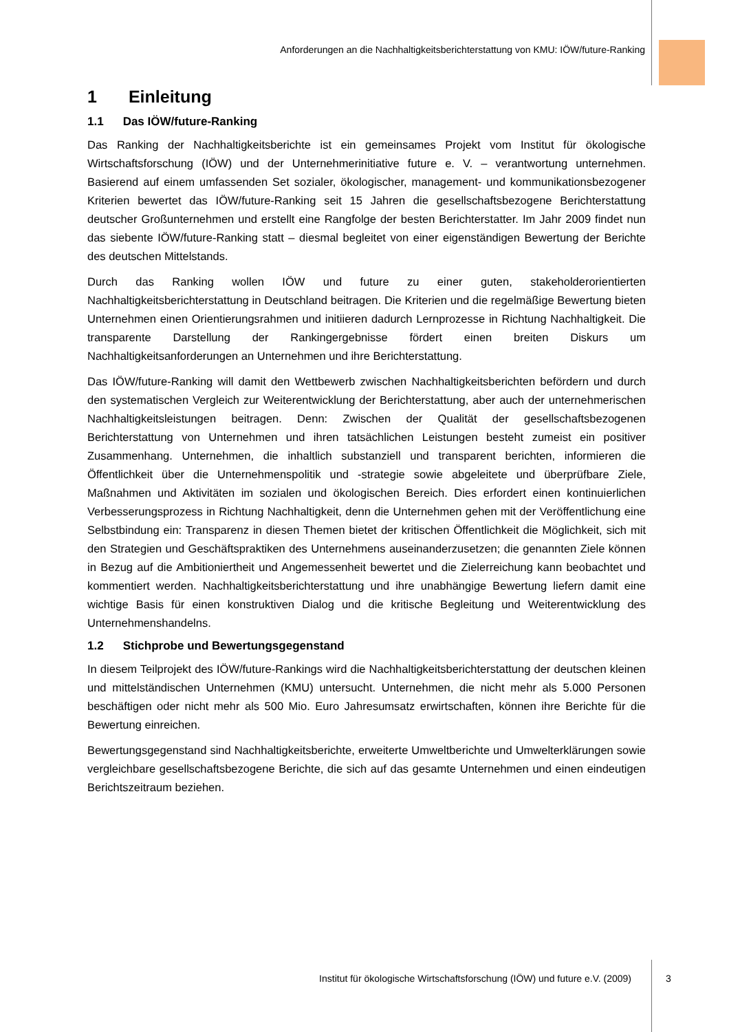Anforderungen an die Nachhaltigkeitsberichterstattung von KMU: IÖW/future-Ranking
1 Einleitung
1.1 Das IÖW/future-Ranking
Das Ranking der Nachhaltigkeitsberichte ist ein gemeinsames Projekt vom Institut für ökologische Wirtschaftsforschung (IÖW) und der Unternehmerinitiative future e. V. – verantwortung unternehmen. Basierend auf einem umfassenden Set sozialer, ökologischer, management- und kommunikationsbezogener Kriterien bewertet das IÖW/future-Ranking seit 15 Jahren die gesellschaftsbezogene Berichterstattung deutscher Großunternehmen und erstellt eine Rangfolge der besten Berichterstatter. Im Jahr 2009 findet nun das siebente IÖW/future-Ranking statt – diesmal begleitet von einer eigenständigen Bewertung der Berichte des deutschen Mittelstands.
Durch das Ranking wollen IÖW und future zu einer guten, stakeholderorientierten Nachhaltigkeitsberichterstattung in Deutschland beitragen. Die Kriterien und die regelmäßige Bewertung bieten Unternehmen einen Orientierungsrahmen und initiieren dadurch Lernprozesse in Richtung Nachhaltigkeit. Die transparente Darstellung der Rankingergebnisse fördert einen breiten Diskurs um Nachhaltigkeitsanforderungen an Unternehmen und ihre Berichterstattung.
Das IÖW/future-Ranking will damit den Wettbewerb zwischen Nachhaltigkeitsberichten befördern und durch den systematischen Vergleich zur Weiterentwicklung der Berichterstattung, aber auch der unternehmerischen Nachhaltigkeitsleistungen beitragen. Denn: Zwischen der Qualität der gesellschaftsbezogenen Berichterstattung von Unternehmen und ihren tatsächlichen Leistungen besteht zumeist ein positiver Zusammenhang. Unternehmen, die inhaltlich substanziell und transparent berichten, informieren die Öffentlichkeit über die Unternehmenspolitik und -strategie sowie abgeleitete und überprüfbare Ziele, Maßnahmen und Aktivitäten im sozialen und ökologischen Bereich. Dies erfordert einen kontinuierlichen Verbesserungsprozess in Richtung Nachhaltigkeit, denn die Unternehmen gehen mit der Veröffentlichung eine Selbstbindung ein: Transparenz in diesen Themen bietet der kritischen Öffentlichkeit die Möglichkeit, sich mit den Strategien und Geschäftspraktiken des Unternehmens auseinanderzusetzen; die genannten Ziele können in Bezug auf die Ambitioniertheit und Angemessenheit bewertet und die Zielerreichung kann beobachtet und kommentiert werden. Nachhaltigkeitsberichterstattung und ihre unabhängige Bewertung liefern damit eine wichtige Basis für einen konstruktiven Dialog und die kritische Begleitung und Weiterentwicklung des Unternehmenshandelns.
1.2 Stichprobe und Bewertungsgegenstand
In diesem Teilprojekt des IÖW/future-Rankings wird die Nachhaltigkeitsberichterstattung der deutschen kleinen und mittelständischen Unternehmen (KMU) untersucht. Unternehmen, die nicht mehr als 5.000 Personen beschäftigen oder nicht mehr als 500 Mio. Euro Jahresumsatz erwirtschaften, können ihre Berichte für die Bewertung einreichen.
Bewertungsgegenstand sind Nachhaltigkeitsberichte, erweiterte Umweltberichte und Umwelterklärungen sowie vergleichbare gesellschaftsbezogene Berichte, die sich auf das gesamte Unternehmen und einen eindeutigen Berichtszeitraum beziehen.
Institut für ökologische Wirtschaftsforschung (IÖW) und future e.V. (2009) 3